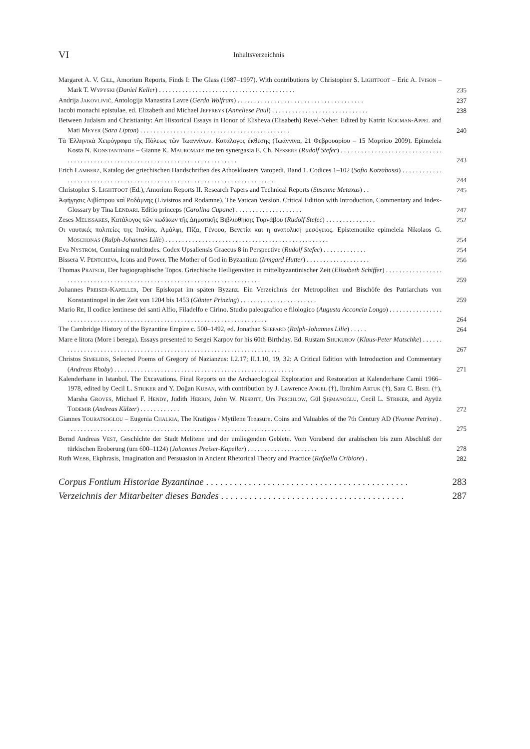VI Inhaltsverzeichnis
Margaret A. V. GILL, Amorium Reports, Finds I: The Glass (1987–1997). With contributions by Christopher S. LIGHTFOOT – Eric A. IVISON – Mark T. WYPYSKI (Daniel Keller) . . . . . . . . . . . . . . . . . . . . . . . . . . . . . . . . . . . . . . . . .
235
Andrija JAKOVLJVIĆ, Antologija Manastira Lavre (Gerda Wolfram) . . . . . . . . . . . . . . . . . . . . . . . . . . . . . . . . . . . . . .
237
Iacobi monachi epistulae, ed. Elizabeth and Michael JEFFREYS (Anneliese Paul) . . . . . . . . . . . . . . . . . . . . . . . . . . . . .
238
Between Judaism and Christianity: Art Historical Essays in Honor of Elisheva (Elisabeth) Revel-Neher. Edited by Katrin KOGMAN-APPEL and Mati MEYER (Sara Lipton) . . . . . . . . . . . . . . . . . . . . . . . . . . . . . . . . . . . . . . . . . . . . .
240
Τὰ Ἑλληνικὰ Χειρόγραφα τῆς Πόλεως τῶν Ἰωαννίνων. Κατάλογος ἔκθεσης (Ἰωάννινα, 21 Φεβρουαρίου – 15 Μαρτίου 2009). Epimeleia Kosta N. KONSTANTINIDE – Gianne K. MAUROMATE me ten synergasia E. Ch. NESSERE (Rudolf Stefec) . . . . . . . . . . . . . . . . . . . . . . . . . . . . . . . . . . . . . . . . . . . . . . . . . . . . . . . . . . . . . . . . . . . . . . . . . . . . . . . . .
243
Erich LAMBERZ, Katalog der griechischen Handschriften des Athosklosters Vatopedi. Band 1. Codices 1–102 (Sofia Kotzabassi) . . . . . . . . . . . . . . . . . . . . . . . . . . . . . . . . . . . . . . . . . . . . . . . . . . . . . . . . . . . . . . . . . . . . . . . . . .
244
Christopher S. LIGHTFOOT (Ed.), Amorium Reports II. Research Papers and Technical Reports (Susanne Metaxas) . .
245
Ἀφήγησις Λιβίστρου καὶ Ροδάμνης (Livistros and Rodamne). The Vatican Version. Critical Edition with Introduction, Commentary and Index-Glossary by Tina LENDARI. Editio princeps (Carolina Cupane) . . . . . . . . . . . . . . . . . . . .
247
Zeses MELISSAKES, Κατάλογος τῶν κωδίκων τῆς Δημοτικῆς Βιβλιοθήκης Τυρνάβου (Rudolf Stefec) . . . . . . . . . . . . . . .
252
Οι ναυτικές πολιτείες της Ιταλίας. Αμάλφι, Πίζα, Γένουα, Βενετία και η ανατολική μεσόγειος. Epistemonike epimeleia Nikolaos G. MOSCHONAS (Ralph-Johannes Lilie) . . . . . . . . . . . . . . . . . . . . . . . . . . . . . . . . . . . . . . . . . . . . . . . . .
254
Eva NYSTRÖM, Containing multitudes. Codex Upsaliensis Graecus 8 in Perspective (Rudolf Stefec) . . . . . . . . . . . . .
254
Bissera V. PENTCHEVA, Icons and Power. The Mother of God in Byzantium (Irmgard Hutter) . . . . . . . . . . . . . . . . . . .
256
Thomas PRATSCH, Der hagiographische Topos. Griechische Heiligenviten in mittelbyzantinischer Zeit (Elisabeth Schiffer) . . . . . . . . . . . . . . . . . . . . . . . . . . . . . . . . . . . . . . . . . . . . . . . . . . . . . . . . . . . . . . . . . . . . . . . . . . .
259
Johannes PREISER-KAPELLER, Der Episkopat im späten Byzanz. Ein Verzeichnis der Metropoliten und Bischöfe des Patriarchats von Konstantinopel in der Zeit von 1204 bis 1453 (Günter Prinzing) . . . . . . . . . . . . . . . . . . . . . . .
259
Mario RE, Il codice lentinese dei santi Alfio, Filadelfo e Cirino. Studio paleografico e filologico (Augusta Acconcia Longo) . . . . . . . . . . . . . . . . . . . . . . . . . . . . . . . . . . . . . . . . . . . . . . . . . . . . . . . . . . . . . . . . . . . . . . . . . . . .
264
The Cambridge History of the Byzantine Empire c. 500–1492, ed. Jonathan SHEPARD (Ralph-Johannes Lilie) . . . . .
264
Mare e litora (More i berega). Essays presented to Sergei Karpov for his 60th Birthday. Ed. Rustam SHUKUROV (Klaus-Peter Matschke) . . . . . . . . . . . . . . . . . . . . . . . . . . . . . . . . . . . . . . . . . . . . . . . . . . . . . . . . . . . . . . . . . . . . . .
267
Christos SIMELIDIS, Selected Poems of Gregory of Nazianzus: I.2.17; II.1.10, 19, 32: A Critical Edition with Introduction and Commentary (Andreas Rhoby) . . . . . . . . . . . . . . . . . . . . . . . . . . . . . . . . . . . . . . . . . . . . . . . . . . . . . .
271
Kalenderhane in Istanbul. The Excavations. Final Reports on the Archaeological Exploration and Restoration at Kalenderhane Camii 1966–1978, edited by Cecil L. STRIKER and Y. Doğan KUBAN, with contribution by J. Lawrence ANGEL (†), Ibrahim ARTUK (†), Sara C. BISEL (†), Marsha GROVES, Michael F. HENDY, Judith HERRIN, John W. NESBITT, Urs PESCHLOW, Gül ŞIŞMANOĞLU, Cecil L. STRIKER, and Ayyüz TODEMIR (Andreas Külzer) . . . . . . . . . . . .
272
Giannes TOURATSOGLOU – Eugenia CHALKIA, The Kratigos / Mytilene Treasure. Coins and Valuables of the 7th Century AD (Yvonne Petrina) . . . . . . . . . . . . . . . . . . . . . . . . . . . . . . . . . . . . . . . . . . . . . . . . . . . . . . . . . . . . . . . . . . . .
275
Bernd Andreas VEST, Geschichte der Stadt Melitene und der umliegenden Gebiete. Vom Vorabend der arabischen bis zum Abschluß der türkischen Eroberung (um 600–1124) (Johannes Preiser-Kapeller) . . . . . . . . . . . . . . . . . . . . .
278
Ruth WEBB, Ekphrasis, Imagination and Persuasion in Ancient Rhetorical Theory and Practice (Rafaella Cribiore) .
282
Corpus Fontium Historiae Byzantinae . . . . . . . . . . . . . . . . . . . . . . . . . . . . . . . . . . . . . . . . . . .
283
Verzeichnis der Mitarbeiter dieses Bandes . . . . . . . . . . . . . . . . . . . . . . . . . . . . . . . . . . . . . . .
287